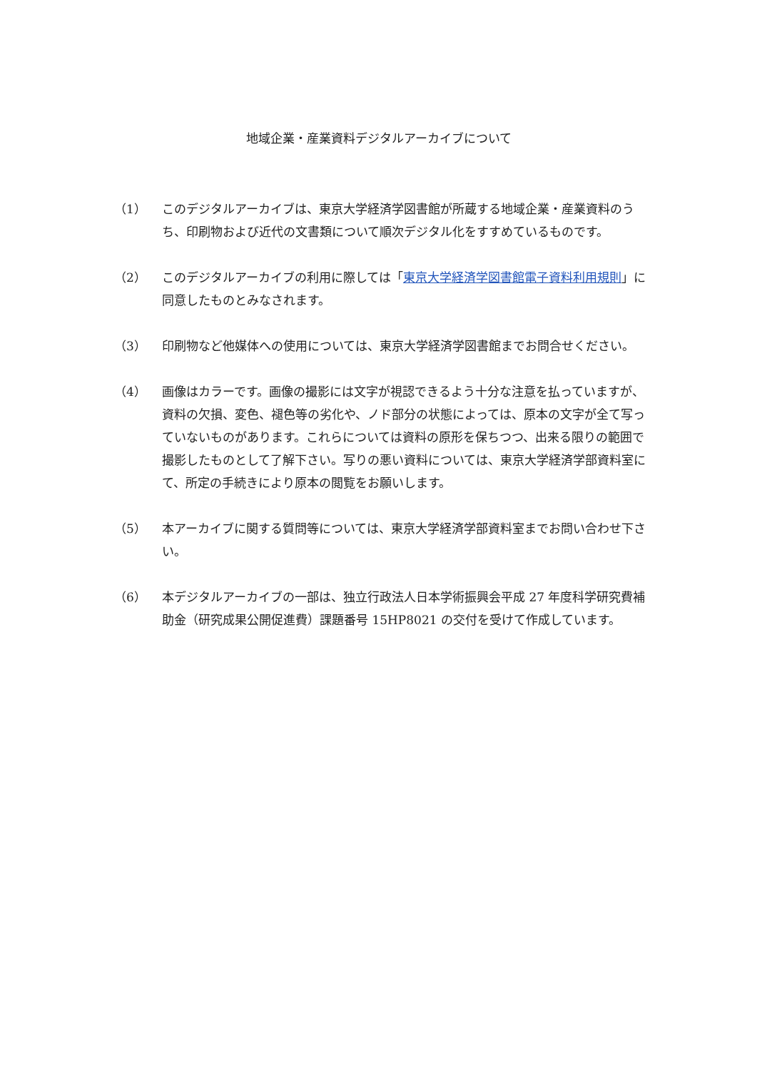地域企業・産業資料デジタルアーカイブについて
（1） このデジタルアーカイブは、東京大学経済学図書館が所蔵する地域企業・産業資料のうち、印刷物および近代の文書類について順次デジタル化をすすめているものです。
（2） このデジタルアーカイブの利用に際しては「東京大学経済学図書館電子資料利用規則」に同意したものとみなされます。
（3） 印刷物など他媒体への使用については、東京大学経済学図書館までお問合せください。
（4） 画像はカラーです。画像の撮影には文字が視認できるよう十分な注意を払っていますが、資料の欠損、変色、褪色等の劣化や、ノド部分の状態によっては、原本の文字が全て写っていないものがあります。これらについては資料の原形を保ちつつ、出来る限りの範囲で撮影したものとして了解下さい。写りの悪い資料については、東京大学経済学部資料室にて、所定の手続きにより原本の閲覧をお願いします。
（5） 本アーカイブに関する質問等については、東京大学経済学部資料室までお問い合わせ下さい。
（6） 本デジタルアーカイブの一部は、独立行政法人日本学術振興会平成 27 年度科学研究費補助金（研究成果公開促進費）課題番号 15HP8021 の交付を受けて作成しています。